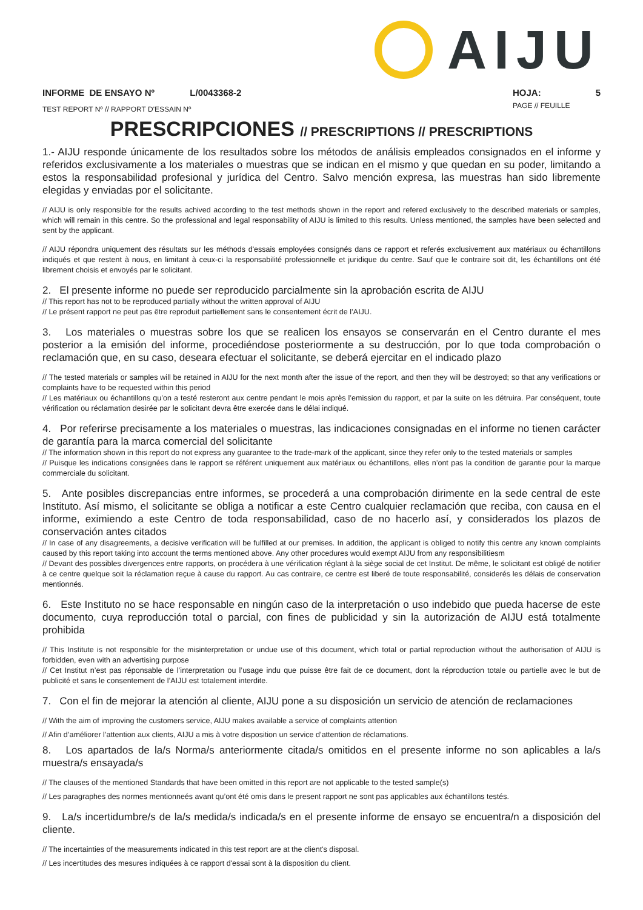AIJU
INFORME DE ENSAYO Nº L/0043368-2
TEST REPORT Nº // RAPPORT D'ESSAIN Nº
HOJA: 5
PAGE // FEUILLE
PRESCRIPCIONES // PRESCRIPTIONS // PRESCRIPTIONS
1.- AIJU responde únicamente de los resultados sobre los métodos de análisis empleados consignados en el informe y referidos exclusivamente a los materiales o muestras que se indican en el mismo y que quedan en su poder, limitando a estos la responsabilidad profesional y jurídica del Centro. Salvo mención expresa, las muestras han sido libremente elegidas y enviadas por el solicitante.
// AIJU is only responsible for the results achived according to the test methods shown in the report and refered exclusively to the described materials or samples, which will remain in this centre. So the professional and legal responsability of AIJU is limited to this results. Unless mentioned, the samples have been selected and sent by the applicant.
// AIJU répondra uniquement des résultats sur les méthods d'essais employées consignés dans ce rapport et referés exclusivement aux matériaux ou échantillons indiqués et que restent à nous, en limitant à ceux-ci la responsabilité professionnelle et juridique du centre. Sauf que le contraire soit dit, les échantillons ont été librement choisis et envoyés par le solicitant.
2. El presente informe no puede ser reproducido parcialmente sin la aprobación escrita de AIJU
// This report has not to be reproduced partially without the written approval of AIJU
// Le présent rapport ne peut pas être reproduit partiellement sans le consentement écrit de l’AIJU.
3. Los materiales o muestras sobre los que se realicen los ensayos se conservarán en el Centro durante el mes posterior a la emisión del informe, procediéndose posteriormente a su destrucción, por lo que toda comprobación o reclamación que, en su caso, deseara efectuar el solicitante, se deberá ejercitar en el indicado plazo
// The tested materials or samples will be retained in AIJU for the next month after the issue of the report, and then they will be destroyed; so that any verifications or complaints have to be requested within this period
// Les matériaux ou échantillons qu’on a testé resteront aux centre pendant le mois après l’emission du rapport, et par la suite on les détruira. Par conséquent, toute vérification ou réclamation desirée par le solicitant devra être exercée dans le délai indiqué.
4. Por referirse precisamente a los materiales o muestras, las indicaciones consignadas en el informe no tienen carácter de garantía para la marca comercial del solicitante
// The information shown in this report do not express any guarantee to the trade-mark of the applicant, since they refer only to the tested materials or samples
// Puisque les indications consignées dans le rapport se référent uniquement aux matériaux ou échantillons, elles n’ont pas la condition de garantie pour la marque commerciale du solicitant.
5. Ante posibles discrepancias entre informes, se procederá a una comprobación dirimente en la sede central de este Instituto. Así mismo, el solicitante se obliga a notificar a este Centro cualquier reclamación que reciba, con causa en el informe, eximiendo a este Centro de toda responsabilidad, caso de no hacerlo así, y considerados los plazos de conservación antes citados
// In case of any disagreements, a decisive verification will be fulfilled at our premises. In addition, the applicant is obliged to notify this centre any known complaints caused by this report taking into account the terms mentioned above. Any other procedures would exempt AIJU from any responsibilitiesm
// Devant des possibles divergences entre rapports, on procédera à une vérification réglant à la siège social de cet Institut. De même, le solicitant est obligé de notifier à ce centre quelque soit la réclamation reçue à cause du rapport. Au cas contraire, ce centre est liberé de toute responsabilité, considerés les délais de conservation mentionnés.
6. Este Instituto no se hace responsable en ningún caso de la interpretación o uso indebido que pueda hacerse de este documento, cuya reproducción total o parcial, con fines de publicidad y sin la autorización de AIJU está totalmente prohibida
// This Institute is not responsible for the misinterpretation or undue use of this document, which total or partial reproduction without the authorisation of AIJU is forbidden, even with an advertising purpose
// Cet Institut n’est pas réponsable de l’interpretation ou l’usage indu que puisse être fait de ce document, dont la réproduction totale ou partielle avec le but de publicité et sans le consentement de l’AIJU est totalement interdite.
7. Con el fin de mejorar la atención al cliente, AIJU pone a su disposición un servicio de atención de reclamaciones
// With the aim of improving the customers service, AIJU makes available a service of complaints attention
// Afin d’améliorer l’attention aux clients, AIJU a mis à votre disposition un service d’attention de réclamations.
8. Los apartados de la/s Norma/s anteriormente citada/s omitidos en el presente informe no son aplicables a la/s muestra/s ensayada/s
// The clauses of the mentioned Standards that have been omitted in this report are not applicable to the tested sample(s)
// Les paragraphes des normes mentionneés avant qu’ont été omis dans le present rapport ne sont pas applicables aux échantillons testés.
9. La/s incertidumbre/s de la/s medida/s indicada/s en el presente informe de ensayo se encuentra/n a disposición del cliente.
// The incertainties of the measurements indicated in this test report are at the client's disposal.
// Les incertitudes des mesures indiquées à ce rapport d'essai sont à la disposition du client.